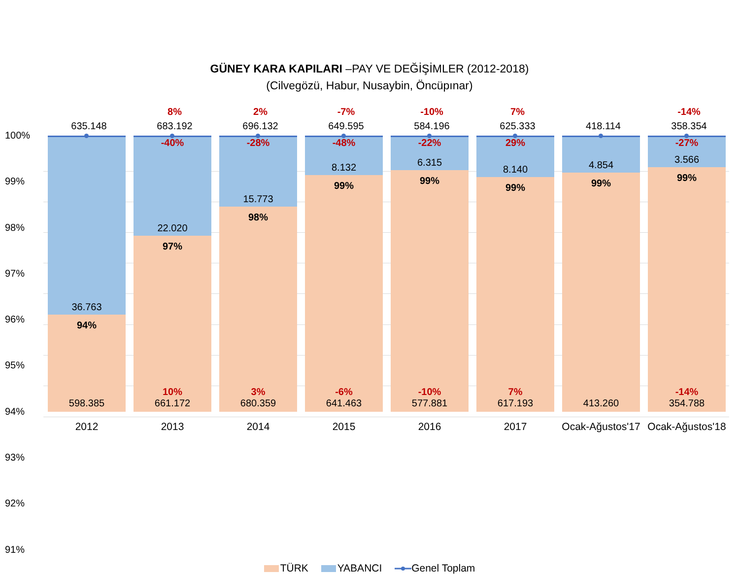GÜNEY KARA KAPILARI –PAY VE DEĞİŞİMLER (2012-2018)
(Cilvegözü, Habur, Nusaybin, Öncüpınar)
100%
99%
98%
97%
96%
95%
94%
93%
92%
91%
635.148
36.763
94%
598.385
2012
8%
683.192
-40%
22.020
97%
10%
661.172
2013
2%
696.132
-28%
15.773
98%
3%
680.359
2014
-7%
649.595
-48%
8.132
99%
-6%
641.463
2015
-10%
584.196
-22%
6.315
99%
-10%
577.881
2016
7%
625.333
29%
8.140
99%
7%
617.193
2017
418.114
4.854
99%
413.260
Ocak-Ağustos'17
-14%
358.354
-27%
3.566
99%
-14%
354.788
Ocak-Ağustos'18
TÜRK YABANCI Genel Toplam